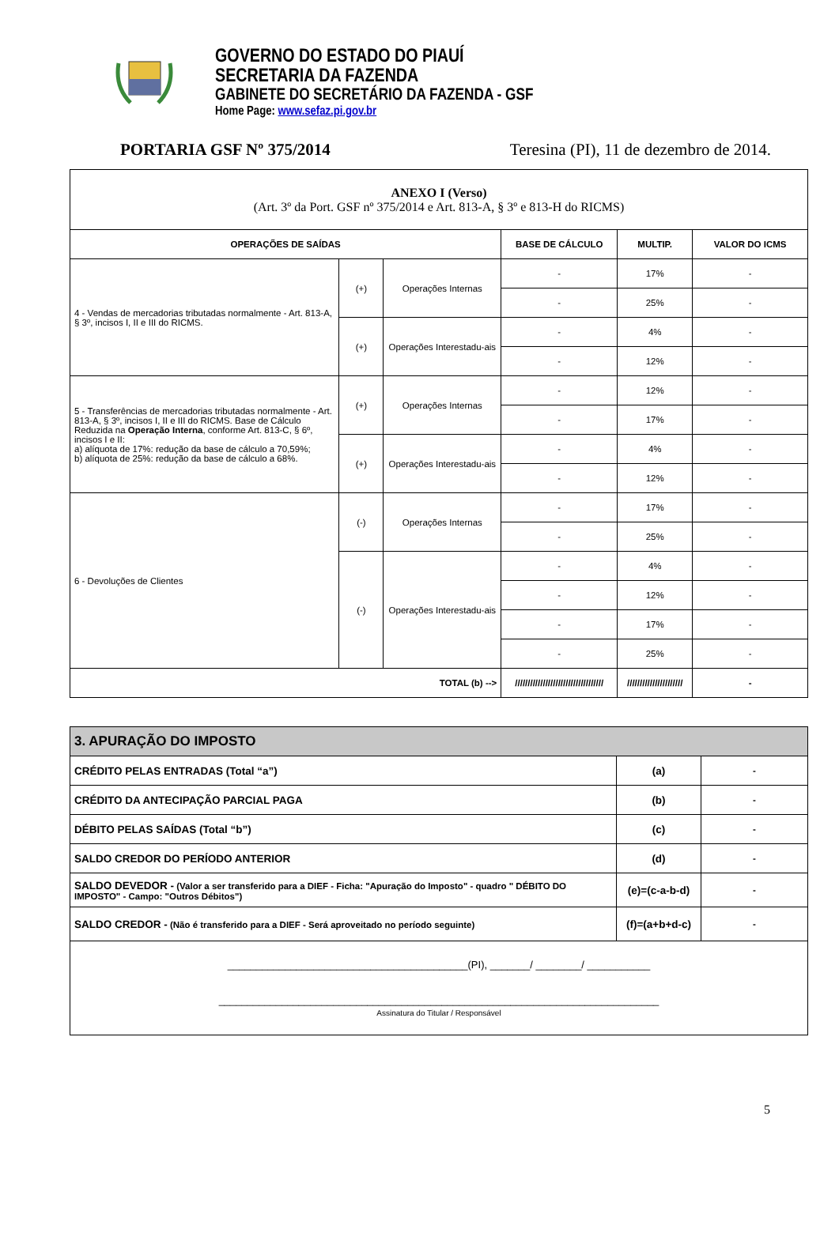GOVERNO DO ESTADO DO PIAUÍ
SECRETARIA DA FAZENDA
GABINETE DO SECRETÁRIO DA FAZENDA - GSF
Home Page: www.sefaz.pi.gov.br
PORTARIA GSF Nº 375/2014 Teresina (PI), 11 de dezembro de 2014.
| ANEXO I (Verso) (Art. 3º da Port. GSF nº 375/2014 e Art. 813-A, § 3º e 813-H do RICMS) | | | | | |
| OPERAÇÕES DE SAÍDAS | | | BASE DE CÁLCULO | MULTIP. | VALOR DO ICMS |
| 4 - Vendas de mercadorias tributadas normalmente - Art. 813-A, § 3º, incisos I, II e III do RICMS. | (+) | Operações Internas | - | 17% | - |
| | | | - | 25% | - |
| | (+) | Operações Interestadu-ais | - | 4% | - |
| | | | - | 12% | - |
| 5 - Transferências de mercadorias tributadas normalmente - Art. 813-A, § 3º, incisos I, II e III do RICMS. Base de Cálculo Reduzida na Operação Interna , conforme Art. 813-C, § 6º, incisos I e II: a) alíquota de 17%: redução da base de cálculo a 70,59%; b) alíquota de 25%: redução da base de cálculo a 68%. | (+) | Operações Internas | - | 12% | - |
| | | | - | 17% | - |
| | (+) | Operações Interestadu-ais | - | 4% | - |
| | | | - | 12% | - |
| 6 - Devoluções de Clientes | (-) | Operações Internas | - | 17% | - |
| | | | - | 25% | - |
| | (-) | Operações Interestadu-ais | - | 4% | - |
| | | | - | 12% | - |
| | | | - | 17% | - |
| | | | - | 25% | - |
| TOTAL (b) --> | | | /////////////////////////////////// | ////////////////////// | - |
| 3. APURAÇÃO DO IMPOSTO | | |
| CRÉDITO PELAS ENTRADAS (Total “a”) | (a) | - |
| CRÉDITO DA ANTECIPAÇÃO PARCIAL PAGA | (b) | - |
| DÉBITO PELAS SAÍDAS (Total “b”) | (c) | - |
| SALDO CREDOR DO PERÍODO ANTERIOR | (d) | - |
| SALDO DEVEDOR - (Valor a ser transferido para a DIEF - Ficha: "Apuração do Imposto" - quadro " DÉBITO DO IMPOSTO" - Campo: "Outros Débitos") | (e)=(c-a-b-d) | - |
| SALDO CREDOR - (Não é transferido para a DIEF - Será aproveitado no período seguinte) | (f)=(a+b+d-c) | - |
| __________________________________________(PI), _______/ ________/ ___________ _____________________________________________________________________________ Assinatura do Titular / Responsável | | |
5